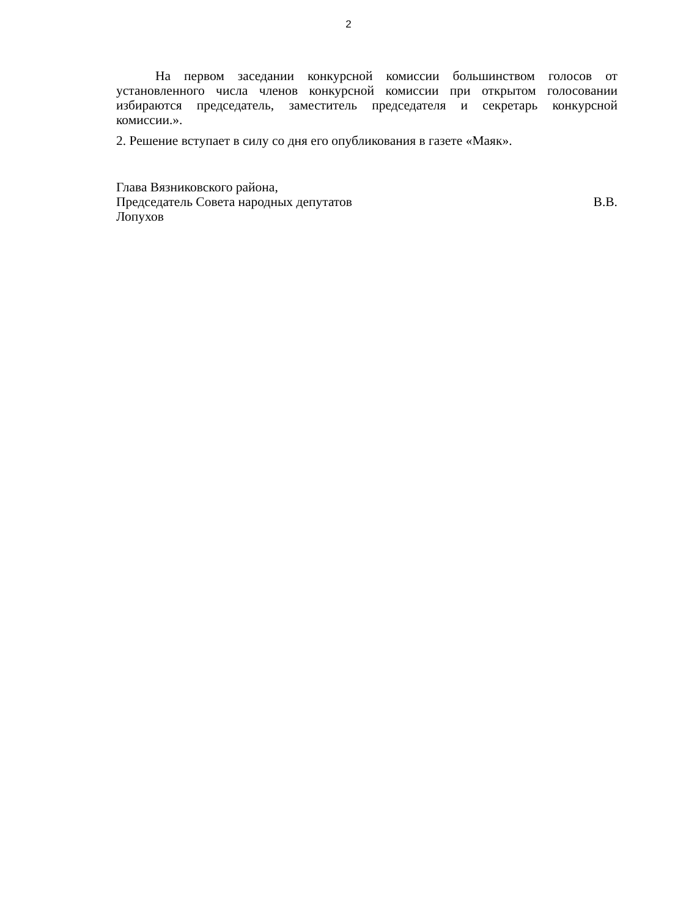2
На первом заседании конкурсной комиссии большинством голосов от установленного числа членов конкурсной комиссии при открытом голосовании избираются председатель, заместитель председателя и секретарь конкурсной комиссии.».
2. Решение вступает в силу со дня его опубликования в газете «Маяк».
Глава Вязниковского района,
Председатель Совета народных депутатов В.В.
Лопухов